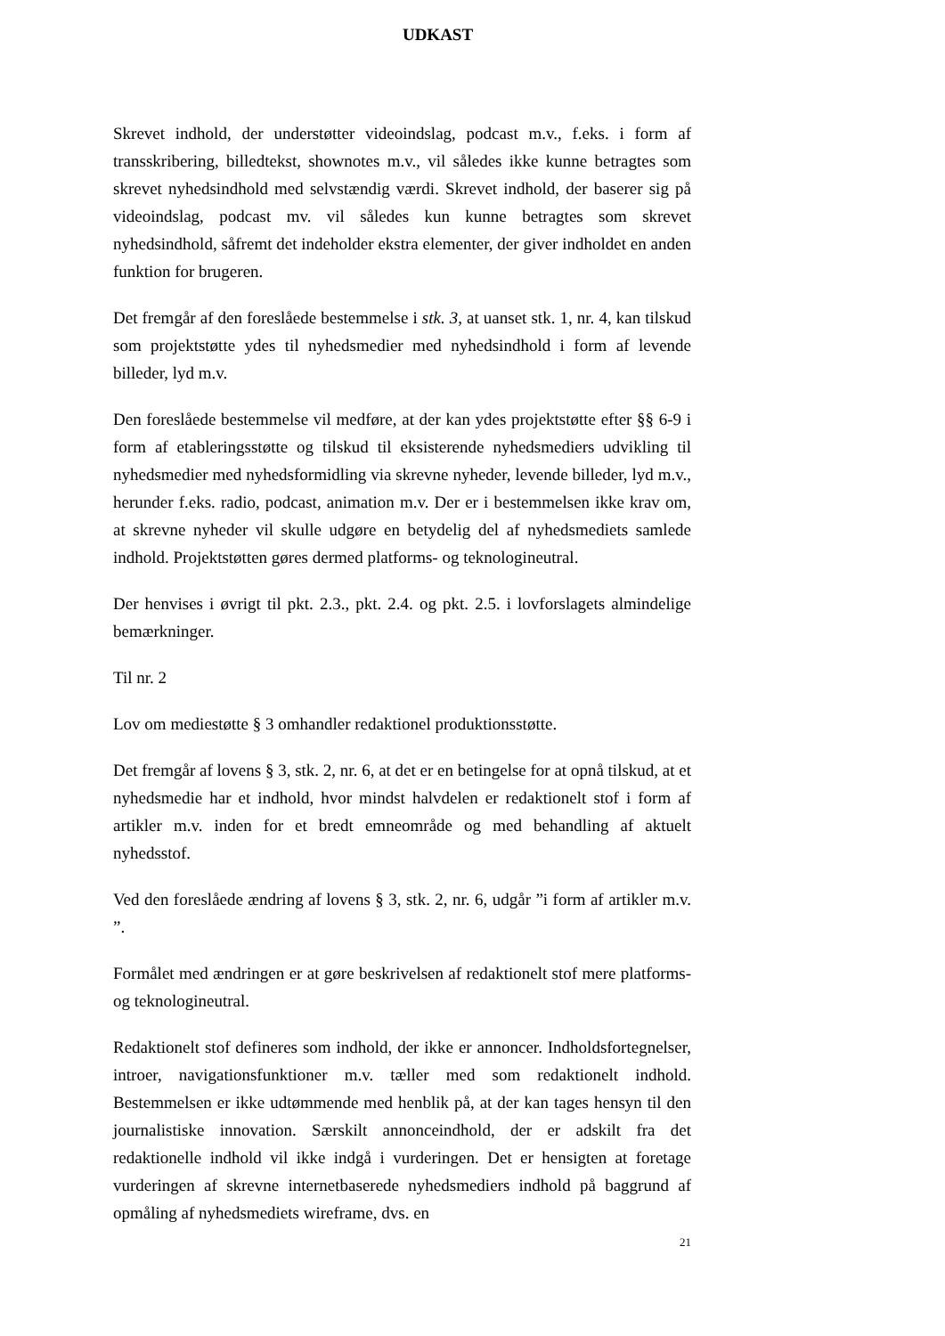UDKAST
Skrevet indhold, der understøtter videoindslag, podcast m.v., f.eks. i form af transskribering, billedtekst, shownotes m.v., vil således ikke kunne betragtes som skrevet nyhedsindhold med selvstændig værdi. Skrevet indhold, der baserer sig på videoindslag, podcast mv. vil således kun kunne betragtes som skrevet nyhedsindhold, såfremt det indeholder ekstra elementer, der giver indholdet en anden funktion for brugeren.
Det fremgår af den foreslåede bestemmelse i stk. 3, at uanset stk. 1, nr. 4, kan tilskud som projektstøtte ydes til nyhedsmedier med nyhedsindhold i form af levende billeder, lyd m.v.
Den foreslåede bestemmelse vil medføre, at der kan ydes projektstøtte efter §§ 6-9 i form af etableringsstøtte og tilskud til eksisterende nyhedsmediers udvikling til nyhedsmedier med nyhedsformidling via skrevne nyheder, levende billeder, lyd m.v., herunder f.eks. radio, podcast, animation m.v. Der er i bestemmelsen ikke krav om, at skrevne nyheder vil skulle udgøre en betydelig del af nyhedsmediets samlede indhold. Projektstøtten gøres dermed platforms- og teknologineutral.
Der henvises i øvrigt til pkt. 2.3., pkt. 2.4. og pkt. 2.5. i lovforslagets almindelige bemærkninger.
Til nr. 2
Lov om mediestøtte § 3 omhandler redaktionel produktionsstøtte.
Det fremgår af lovens § 3, stk. 2, nr. 6, at det er en betingelse for at opnå tilskud, at et nyhedsmedie har et indhold, hvor mindst halvdelen er redaktionelt stof i form af artikler m.v. inden for et bredt emneområde og med behandling af aktuelt nyhedsstof.
Ved den foreslåede ændring af lovens § 3, stk. 2, nr. 6, udgår ”i form af artikler m.v. ”.
Formålet med ændringen er at gøre beskrivelsen af redaktionelt stof mere platforms- og teknologineutral.
Redaktionelt stof defineres som indhold, der ikke er annoncer. Indholdsfortegnelser, introer, navigationsfunktioner m.v. tæller med som redaktionelt indhold. Bestemmelsen er ikke udtømmende med henblik på, at der kan tages hensyn til den journalistiske innovation. Særskilt annonceindhold, der er adskilt fra det redaktionelle indhold vil ikke indgå i vurderingen. Det er hensigten at foretage vurderingen af skrevne internetbaserede nyhedsmediers indhold på baggrund af opmåling af nyhedsmediets wireframe, dvs. en
21